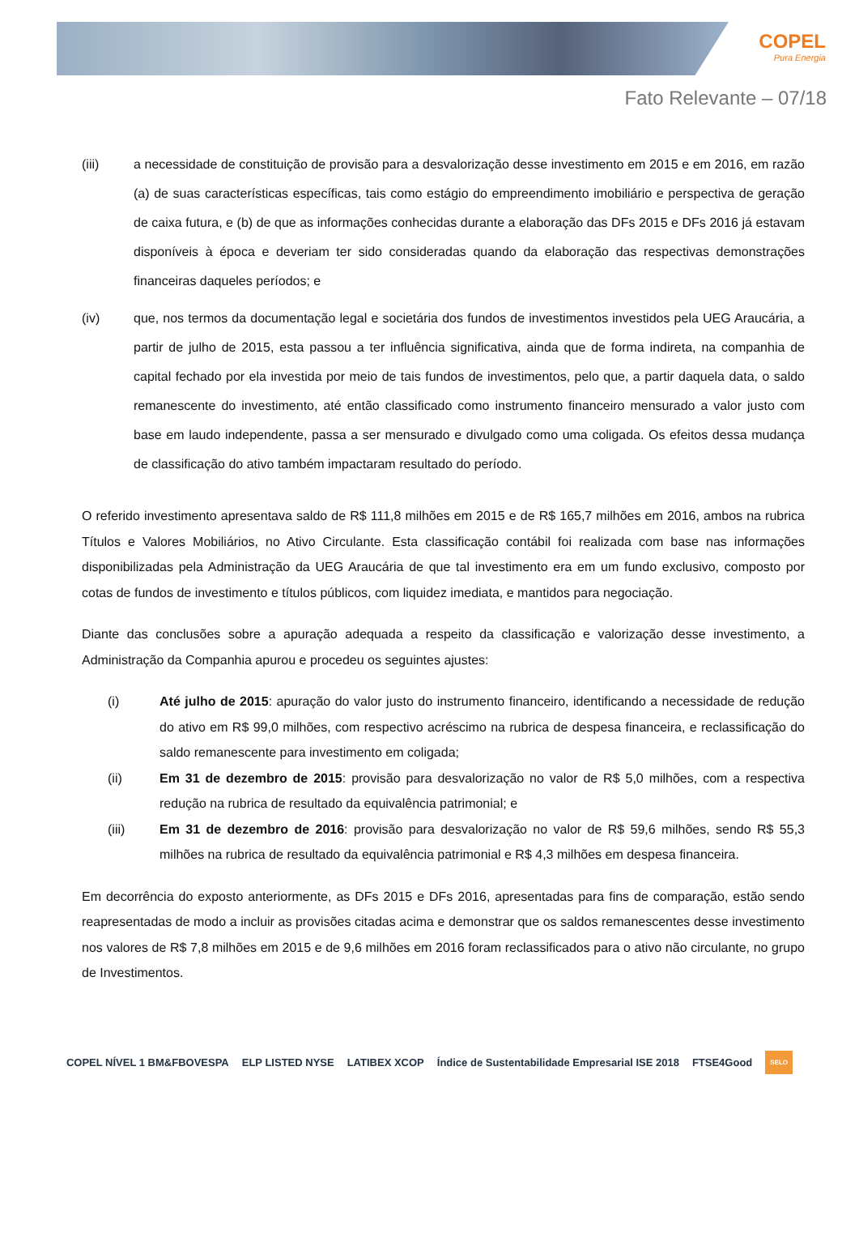COPEL
Pura Energia
Fato Relevante – 07/18
(iii) a necessidade de constituição de provisão para a desvalorização desse investimento em 2015 e em 2016, em razão (a) de suas características específicas, tais como estágio do empreendimento imobiliário e perspectiva de geração de caixa futura, e (b) de que as informações conhecidas durante a elaboração das DFs 2015 e DFs 2016 já estavam disponíveis à época e deveriam ter sido consideradas quando da elaboração das respectivas demonstrações financeiras daqueles períodos; e
(iv) que, nos termos da documentação legal e societária dos fundos de investimentos investidos pela UEG Araucária, a partir de julho de 2015, esta passou a ter influência significativa, ainda que de forma indireta, na companhia de capital fechado por ela investida por meio de tais fundos de investimentos, pelo que, a partir daquela data, o saldo remanescente do investimento, até então classificado como instrumento financeiro mensurado a valor justo com base em laudo independente, passa a ser mensurado e divulgado como uma coligada. Os efeitos dessa mudança de classificação do ativo também impactaram resultado do período.
O referido investimento apresentava saldo de R$ 111,8 milhões em 2015 e de R$ 165,7 milhões em 2016, ambos na rubrica Títulos e Valores Mobiliários, no Ativo Circulante. Esta classificação contábil foi realizada com base nas informações disponibilizadas pela Administração da UEG Araucária de que tal investimento era em um fundo exclusivo, composto por cotas de fundos de investimento e títulos públicos, com liquidez imediata, e mantidos para negociação.
Diante das conclusões sobre a apuração adequada a respeito da classificação e valorização desse investimento, a Administração da Companhia apurou e procedeu os seguintes ajustes:
(i) Até julho de 2015: apuração do valor justo do instrumento financeiro, identificando a necessidade de redução do ativo em R$ 99,0 milhões, com respectivo acréscimo na rubrica de despesa financeira, e reclassificação do saldo remanescente para investimento em coligada;
(ii) Em 31 de dezembro de 2015: provisão para desvalorização no valor de R$ 5,0 milhões, com a respectiva redução na rubrica de resultado da equivalência patrimonial; e
(iii) Em 31 de dezembro de 2016: provisão para desvalorização no valor de R$ 59,6 milhões, sendo R$ 55,3 milhões na rubrica de resultado da equivalência patrimonial e R$ 4,3 milhões em despesa financeira.
Em decorrência do exposto anteriormente, as DFs 2015 e DFs 2016, apresentadas para fins de comparação, estão sendo reapresentadas de modo a incluir as provisões citadas acima e demonstrar que os saldos remanescentes desse investimento nos valores de R$ 7,8 milhões em 2015 e de 9,6 milhões em 2016 foram reclassificados para o ativo não circulante, no grupo de Investimentos.
COPEL NÍVEL 1 BM&FBOVESPA ELP LISTED NYSE LATIBEX XCOP Índice de Sustentabilidade Empresarial ISE 2018 FTSE4Good SELO